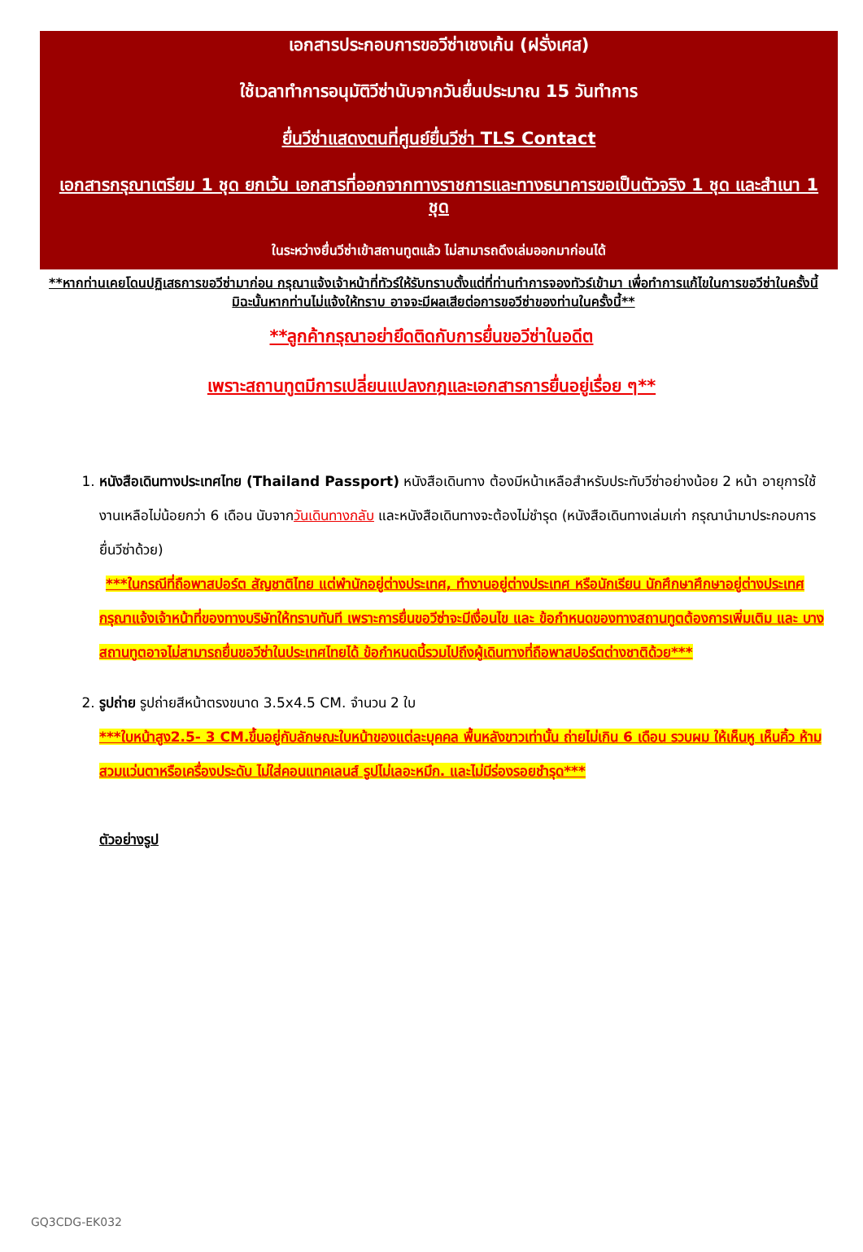เอกสารประกอบการขอวีซ่าเชงเก้น (ฝรั่งเศส)
ใช้เวลาทำการอนุมัติวีซ่านับจากวันยื่นประมาณ 15 วันทำการ
ยื่นวีซ่าแสดงตนที่ศูนย์ยื่นวีซ่า TLS Contact
เอกสารกรุณาเตรียม 1 ชุด ยกเว้น เอกสารที่ออกจากทางราชการและทางธนาคารขอเป็นตัวจริง 1 ชุด และสำเนา 1 ชุด
ในระหว่างยื่นวีซ่าเข้าสถานทูตแล้ว ไม่สามารถดึงเล่มออกมาก่อนได้
**หากท่านเคยโดนปฏิเสธการขอวีซ่ามาก่อน กรุณาแจ้งเจ้าหน้าที่ทัวร์ให้รับทราบตั้งแต่ที่ท่านทำการจองทัวร์เข้ามา เพื่อทำการแก้ไขในการขอวีซ่าในครั้งนี้ มิฉะนั้นหากท่านไม่แจ้งให้ทราบ อาจจะมีผลเสียต่อการขอวีซ่าของท่านในครั้งนี้**
**ลูกค้ากรุณาอย่ายึดติดกับการยื่นขอวีซ่าในอดีต
เพราะสถานทูตมีการเปลี่ยนแปลงกฎและเอกสารการยื่นอยู่เรื่อย ๆ**
1. หนังสือเดินทางประเทศไทย (Thailand Passport) หนังสือเดินทาง ต้องมีหน้าเหลือสำหรับประทับวีซ่าอย่างน้อย 2 หน้า อายุการใช้งานเหลือไม่น้อยกว่า 6 เดือน นับจากวันเดินทางกลับ และหนังสือเดินทางจะต้องไม่ชำรุด (หนังสือเดินทางเล่มเก่า กรุณานำมาประกอบการยื่นวีซ่าด้วย)
***ในกรณีที่ถือพาสปอร์ต สัญชาติไทย แต่พำนักอยู่ต่างประเทศ, ทำงานอยู่ต่างประเทศ หรือนักเรียน นักศึกษาศึกษาอยู่ต่างประเทศ กรุณาแจ้งเจ้าหน้าที่ของทางบริษัทให้ทราบทันที เพราะการยื่นขอวีซ่าจะมีเงื่อนไข และ ข้อกำหนดของทางสถานทูตต้องการเพิ่มเติม และ บางสถานทูตอาจไม่สามารถยื่นขอวีซ่าในประเทศไทยได้ ข้อกำหนดนี้รวมไปถึงผู้เดินทางที่ถือพาสปอร์ตต่างชาติด้วย***
2. รูปถ่าย รูปถ่ายสีหน้าตรงขนาด 3.5x4.5 CM. จำนวน 2 ใบ
***ใบหน้าสูง2.5- 3 CM.ขึ้นอยู่กับลักษณะใบหน้าของแต่ละบุคคล พื้นหลังขาวเท่านั้น ถ่ายไม่เกิน 6 เดือน รวบผม ให้เห็นหู เห็นคิ้ว ห้ามสวมแว่นตาหรือเครื่องประดับ ไม่ใส่คอนแทคเลนส์ รูปไม่เลอะหมึก. และไม่มีร่องรอยชำรุด***
ตัวอย่างรูป
GQ3CDG-EK032